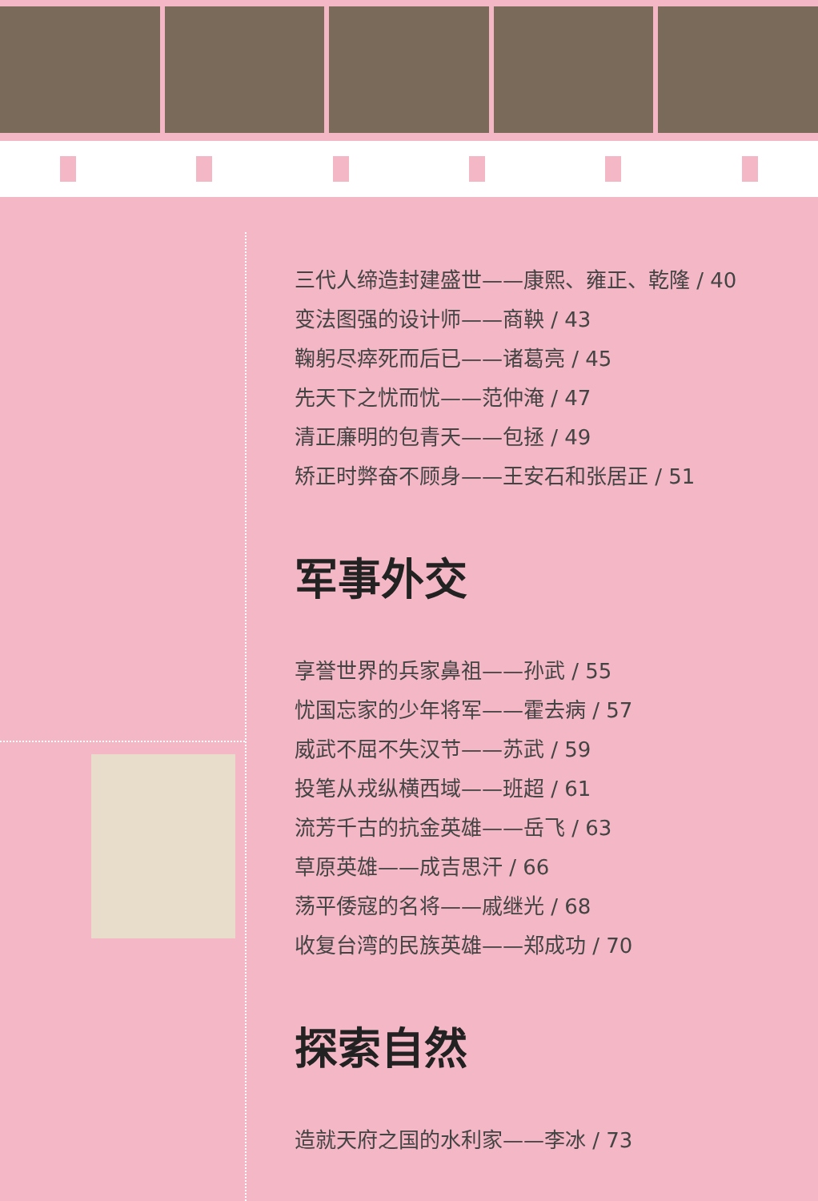三代人缔造封建盛世——康熙、雍正、乾隆 / 40
变法图强的设计师——商鞅 / 43
鞠躬尽瘁死而后已——诸葛亮 / 45
先天下之忧而忧——范仲淹 / 47
清正廉明的包青天——包拯 / 49
矫正时弊奋不顾身——王安石和张居正 / 51
军事外交
享誉世界的兵家鼻祖——孙武 / 55
忧国忘家的少年将军——霍去病 / 57
威武不屈不失汉节——苏武 / 59
投笔从戎纵横西域——班超 / 61
流芳千古的抗金英雄——岳飞 / 63
草原英雄——成吉思汗 / 66
荡平倭寇的名将——戚继光 / 68
收复台湾的民族英雄——郑成功 / 70
探索自然
造就天府之国的水利家——李冰 / 73